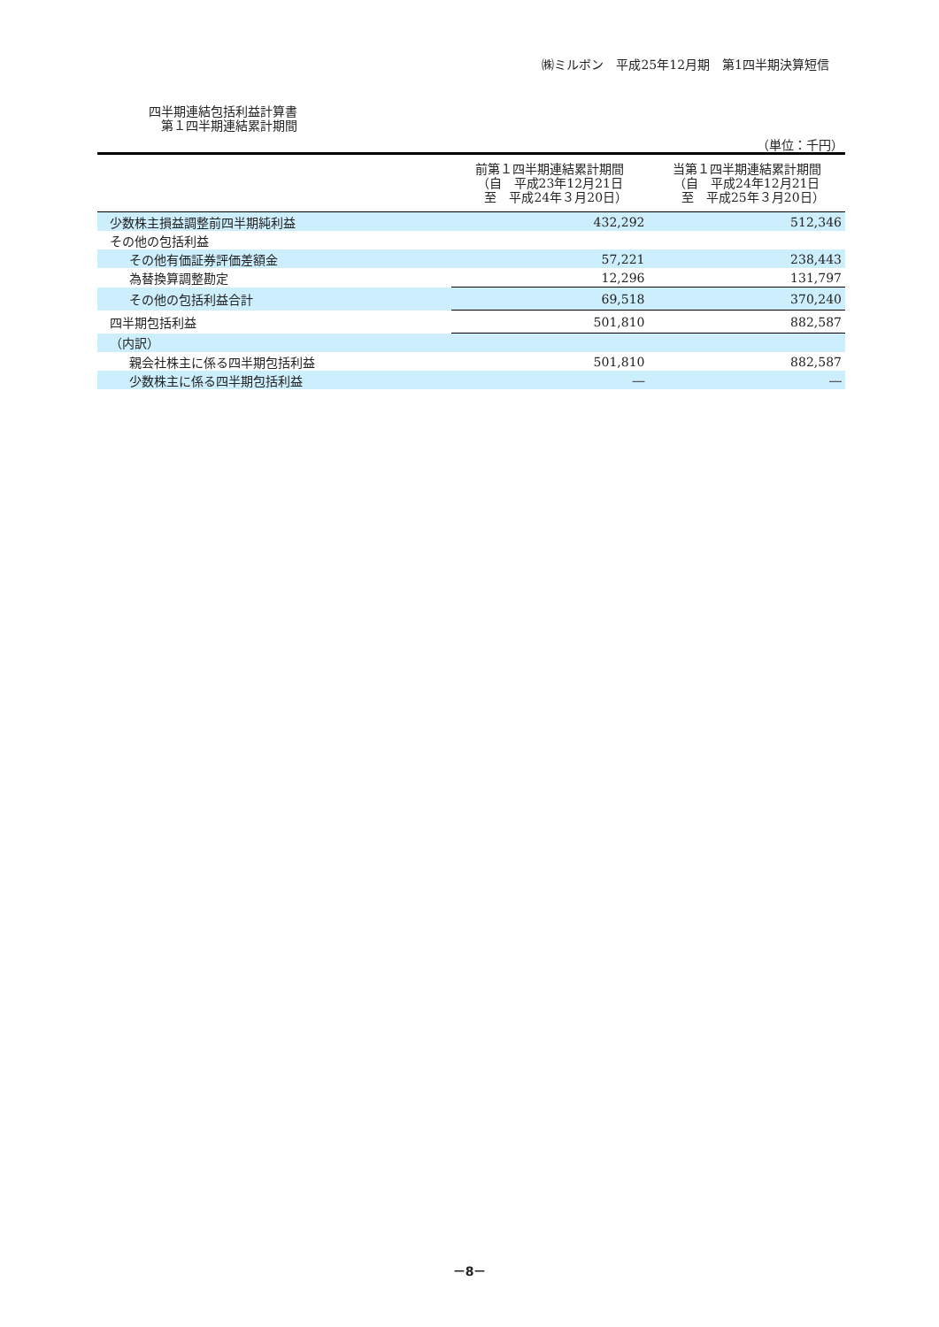㈱ミルボン　平成25年12月期　第1四半期決算短信
四半期連結包括利益計算書
　第１四半期連結累計期間
（単位：千円）
| | 前第１四半期連結累計期間 （自 平成23年12月21日 至 平成24年３月20日） | 当第１四半期連結累計期間 （自 平成24年12月21日 至 平成25年３月20日） |
| --- | --- | --- |
| 少数株主損益調整前四半期純利益 | 432,292 | 512,346 |
| その他の包括利益 | | |
| その他有価証券評価差額金 | 57,221 | 238,443 |
| 為替換算調整勘定 | 12,296 | 131,797 |
| その他の包括利益合計 | 69,518 | 370,240 |
| 四半期包括利益 | 501,810 | 882,587 |
| （内訳） | | |
| 親会社株主に係る四半期包括利益 | 501,810 | 882,587 |
| 少数株主に係る四半期包括利益 | ― | ― |
－8－